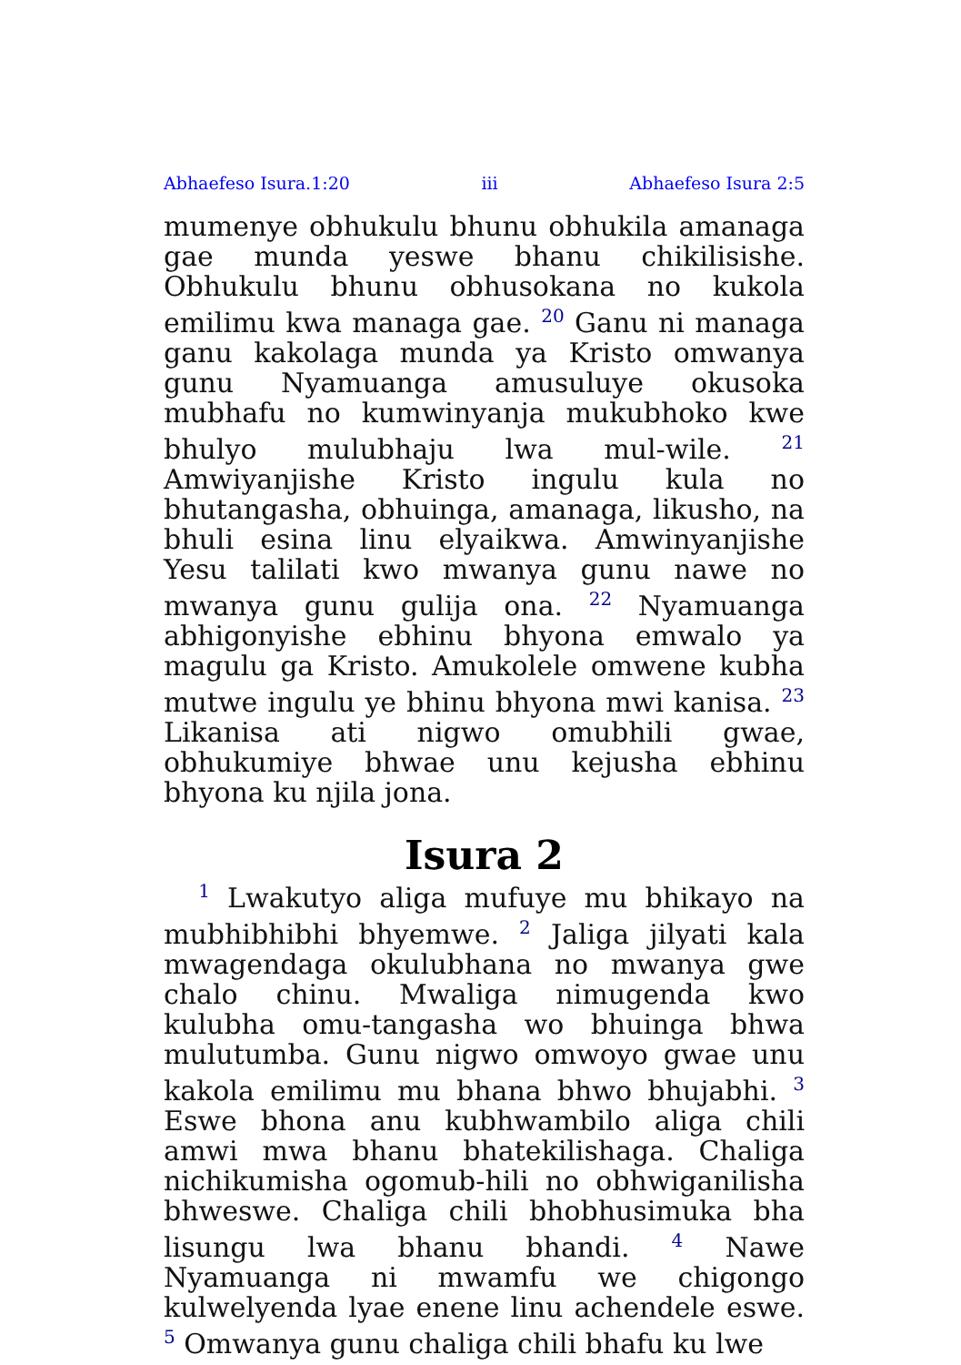Abhaefeso Isura.1:20 iii Abhaefeso Isura 2:5
mumenye obhukulu bhunu obhukila amanaga gae munda yeswe bhanu chikilisishe. Obhukulu bhunu obhusokana no kukola emilimu kwa managa gae. <sup>20</sup> Ganu ni managa ganu kakolaga munda ya Kristo omwanya gunu Nyamuanga amusuluye okusoka mubhafu no kumwinyanja mukubhoko kwe bhulyo mulubhaju lwa mul-wile. <sup>21</sup> Amwiyanjishe Kristo ingulu kula no bhutangasha, obhuinga, amanaga, likusho, na bhuli esina linu elyaikwa. Amwinyanjishe Yesu talilati kwo mwanya gunu nawe no mwanya gunu gulija ona. <sup>22</sup> Nyamuanga abhigonyishe ebhinu bhyona emwalo ya magulu ga Kristo. Amukolele omwene kubha mutwe ingulu ye bhinu bhyona mwi kanisa. <sup>23</sup> Likanisa ati nigwo omubhili gwae, obhukumiye bhwae unu kejusha ebhinu bhyona ku njila jona.
Isura 2
<sup>1</sup> Lwakutyo aliga mufuye mu bhikayo na mubhibhibhi bhyemwe. <sup>2</sup> Jaliga jilyati kala mwagendaga okulubhana no mwanya gwe chalo chinu. Mwaliga nimugenda kwo kulubha omu-tangasha wo bhuinga bhwa mulutumba. Gunu nigwo omwoyo gwae unu kakola emilimu mu bhana bhwo bhujabhi. <sup>3</sup> Eswe bhona anu kubhwambilo aliga chili amwi mwa bhanu bhatekilishaga. Chaliga nichikumisha ogomub-hili no obhwiganilisha bhweswe. Chaliga chili bhobhusimuka bha lisungu lwa bhanu bhandi. <sup>4</sup> Nawe Nyamuanga ni mwamfu we chigongo kulwelyenda lyae enene linu achendele eswe. <sup>5</sup> Omwanya gunu chaliga chili bhafu ku lwe